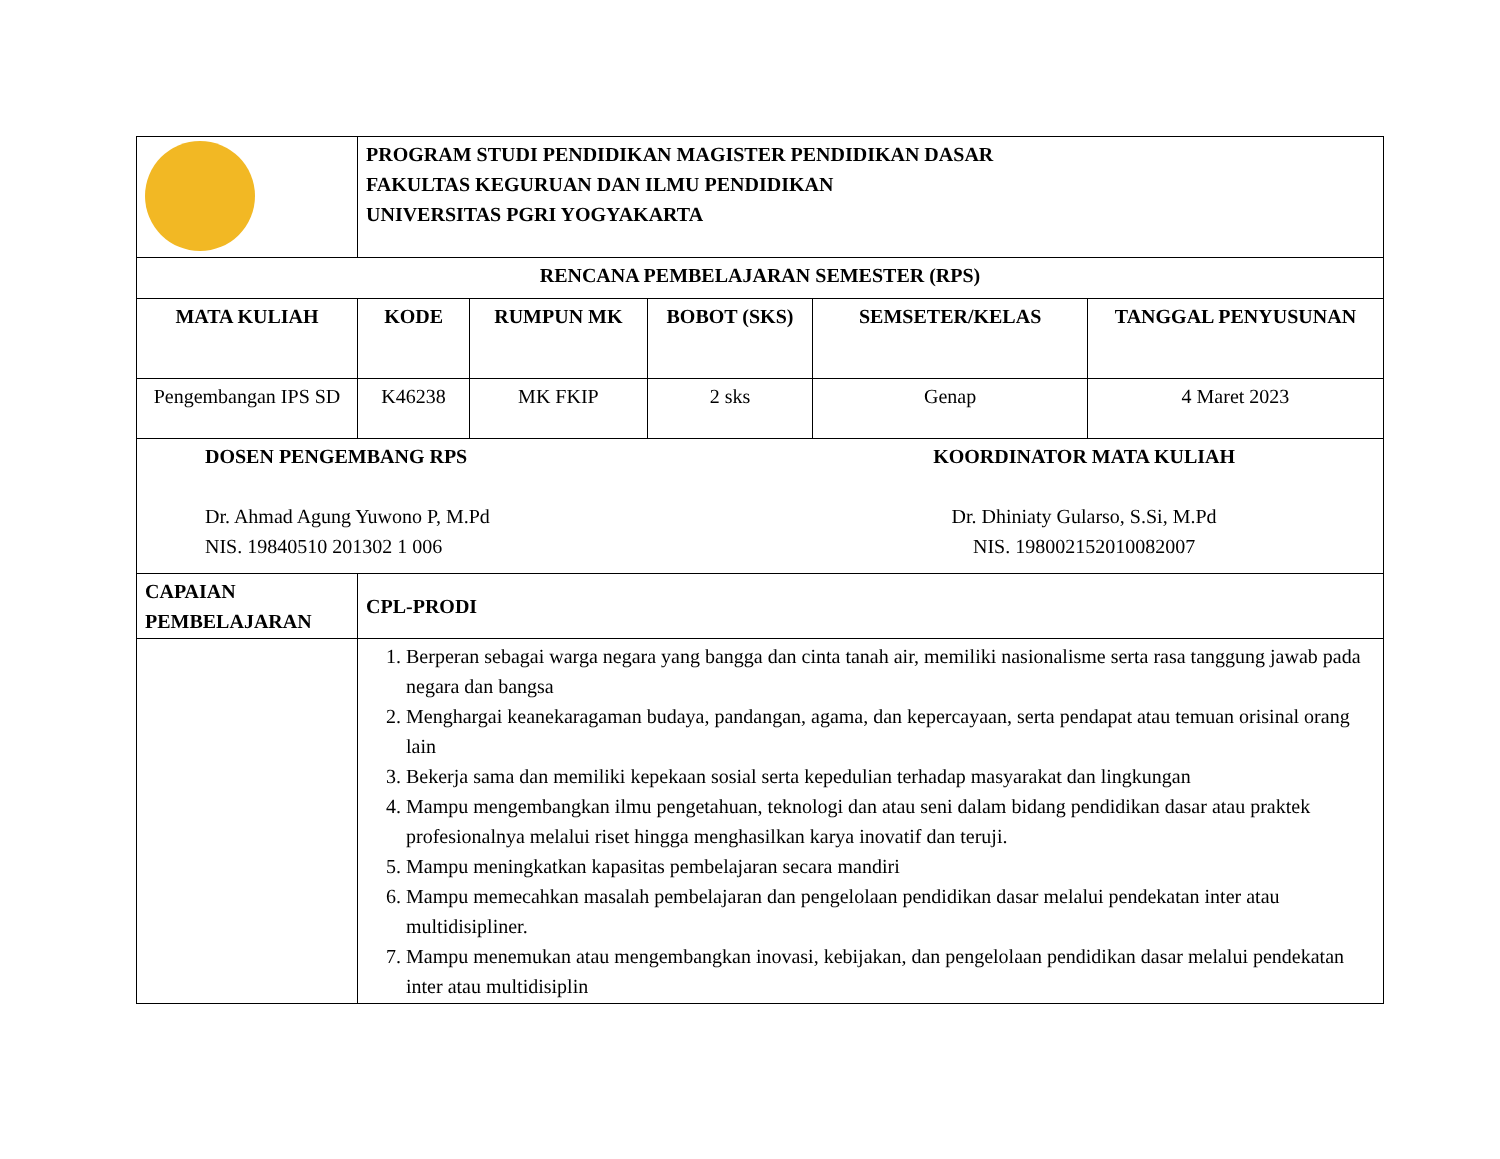| | PROGRAM STUDI PENDIDIKAN MAGISTER PENDIDIKAN DASAR FAKULTAS KEGURUAN DAN ILMU PENDIDIKAN UNIVERSITAS PGRI YOGYAKARTA | | | | |
| RENCANA PEMBELAJARAN SEMESTER (RPS) | | | | | |
| MATA KULIAH | KODE | RUMPUN MK | BOBOT (SKS) | SEMSETER/KELAS | TANGGAL PENYUSUNAN |
| Pengembangan IPS SD | K46238 | MK FKIP | 2 sks | Genap | 4 Maret 2023 |
| DOSEN PENGEMBANG RPS Dr. Ahmad Agung Yuwono P, M.Pd NIS. 19840510 201302 1 006 KOORDINATOR MATA KULIAH Dr. Dhiniaty Gularso, S.Si, M.Pd NIS. 198002152010082007 | | | | | |
| CAPAIAN PEMBELAJARAN | CPL-PRODI | | | | |
| | 1. Berperan sebagai warga negara yang bangga dan cinta tanah air, memiliki nasionalisme serta rasa tanggung jawab pada negara dan bangsa 2. Menghargai keanekaragaman budaya, pandangan, agama, dan kepercayaan, serta pendapat atau temuan orisinal orang lain 3. Bekerja sama dan memiliki kepekaan sosial serta kepedulian terhadap masyarakat dan lingkungan 4. Mampu mengembangkan ilmu pengetahuan, teknologi dan atau seni dalam bidang pendidikan dasar atau praktek profesionalnya melalui riset hingga menghasilkan karya inovatif dan teruji. 5. Mampu meningkatkan kapasitas pembelajaran secara mandiri 6. Mampu memecahkan masalah pembelajaran dan pengelolaan pendidikan dasar melalui pendekatan inter atau multidisipliner. 7. Mampu menemukan atau mengembangkan inovasi, kebijakan, dan pengelolaan pendidikan dasar melalui pendekatan inter atau multidisiplin | | | | |